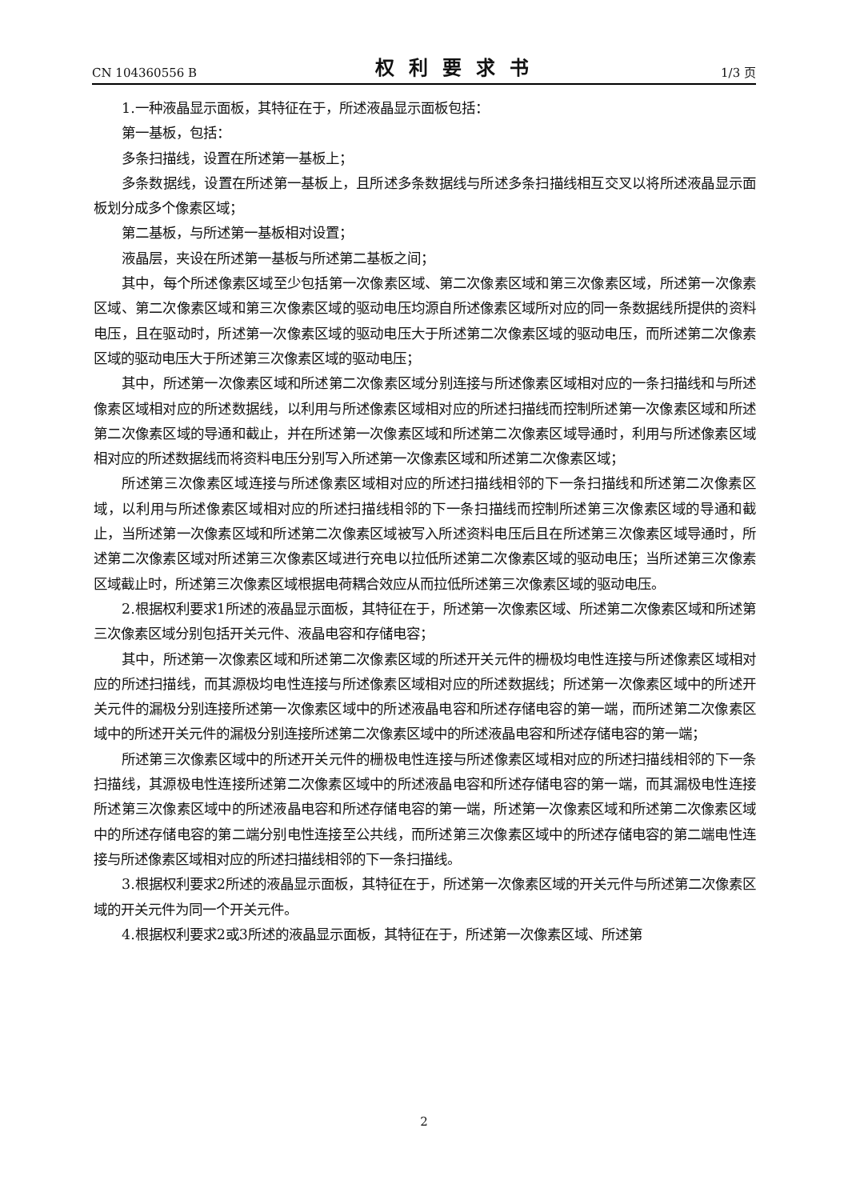CN 104360556 B 权利要求书 1/3 页
1.一种液晶显示面板，其特征在于，所述液晶显示面板包括：
第一基板，包括：
多条扫描线，设置在所述第一基板上；
多条数据线，设置在所述第一基板上，且所述多条数据线与所述多条扫描线相互交叉以将所述液晶显示面板划分成多个像素区域；
第二基板，与所述第一基板相对设置；
液晶层，夹设在所述第一基板与所述第二基板之间；
其中，每个所述像素区域至少包括第一次像素区域、第二次像素区域和第三次像素区域，所述第一次像素区域、第二次像素区域和第三次像素区域的驱动电压均源自所述像素区域所对应的同一条数据线所提供的资料电压，且在驱动时，所述第一次像素区域的驱动电压大于所述第二次像素区域的驱动电压，而所述第二次像素区域的驱动电压大于所述第三次像素区域的驱动电压；
其中，所述第一次像素区域和所述第二次像素区域分别连接与所述像素区域相对应的一条扫描线和与所述像素区域相对应的所述数据线，以利用与所述像素区域相对应的所述扫描线而控制所述第一次像素区域和所述第二次像素区域的导通和截止，并在所述第一次像素区域和所述第二次像素区域导通时，利用与所述像素区域相对应的所述数据线而将资料电压分别写入所述第一次像素区域和所述第二次像素区域；
所述第三次像素区域连接与所述像素区域相对应的所述扫描线相邻的下一条扫描线和所述第二次像素区域，以利用与所述像素区域相对应的所述扫描线相邻的下一条扫描线而控制所述第三次像素区域的导通和截止，当所述第一次像素区域和所述第二次像素区域被写入所述资料电压后且在所述第三次像素区域导通时，所述第二次像素区域对所述第三次像素区域进行充电以拉低所述第二次像素区域的驱动电压；当所述第三次像素区域截止时，所述第三次像素区域根据电荷耦合效应从而拉低所述第三次像素区域的驱动电压。
2.根据权利要求1所述的液晶显示面板，其特征在于，所述第一次像素区域、所述第二次像素区域和所述第三次像素区域分别包括开关元件、液晶电容和存储电容；
其中，所述第一次像素区域和所述第二次像素区域的所述开关元件的栅极均电性连接与所述像素区域相对应的所述扫描线，而其源极均电性连接与所述像素区域相对应的所述数据线；所述第一次像素区域中的所述开关元件的漏极分别连接所述第一次像素区域中的所述液晶电容和所述存储电容的第一端，而所述第二次像素区域中的所述开关元件的漏极分别连接所述第二次像素区域中的所述液晶电容和所述存储电容的第一端；
所述第三次像素区域中的所述开关元件的栅极电性连接与所述像素区域相对应的所述扫描线相邻的下一条扫描线，其源极电性连接所述第二次像素区域中的所述液晶电容和所述存储电容的第一端，而其漏极电性连接所述第三次像素区域中的所述液晶电容和所述存储电容的第一端，所述第一次像素区域和所述第二次像素区域中的所述存储电容的第二端分别电性连接至公共线，而所述第三次像素区域中的所述存储电容的第二端电性连接与所述像素区域相对应的所述扫描线相邻的下一条扫描线。
3.根据权利要求2所述的液晶显示面板，其特征在于，所述第一次像素区域的开关元件与所述第二次像素区域的开关元件为同一个开关元件。
4.根据权利要求2或3所述的液晶显示面板，其特征在于，所述第一次像素区域、所述第
2